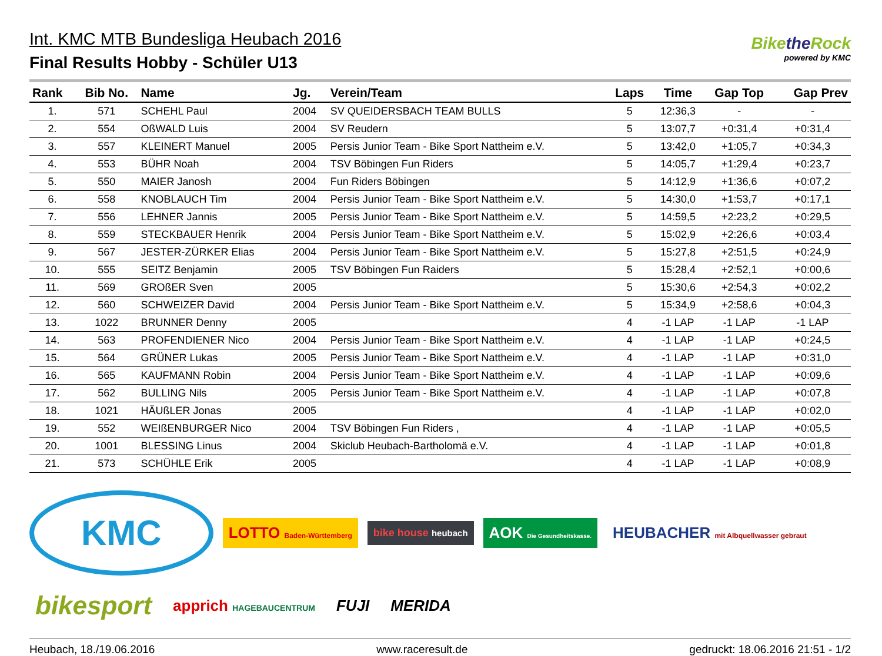Int. KMC MTB Bundesliga Heubach 2016
Final Results Hobby - Schüler U13
Bikethe Rock
powered by KMC
| Rank | Bib No. | Name | Jg. | Verein/Team | Laps | Time | Gap Top | Gap Prev |
| --- | --- | --- | --- | --- | --- | --- | --- | --- |
| 1. | 571 | SCHEHL Paul | 2004 | SV QUEIDERSBACH TEAM BULLS | 5 | 12:36,3 | - | - |
| 2. | 554 | OßWALD Luis | 2004 | SV Reudern | 5 | 13:07,7 | +0:31,4 | +0:31,4 |
| 3. | 557 | KLEINERT Manuel | 2005 | Persis Junior Team - Bike Sport Nattheim e.V. | 5 | 13:42,0 | +1:05,7 | +0:34,3 |
| 4. | 553 | BÜHR Noah | 2004 | TSV Böbingen Fun Riders | 5 | 14:05,7 | +1:29,4 | +0:23,7 |
| 5. | 550 | MAIER Janosh | 2004 | Fun Riders Böbingen | 5 | 14:12,9 | +1:36,6 | +0:07,2 |
| 6. | 558 | KNOBLAUCH Tim | 2004 | Persis Junior Team - Bike Sport Nattheim e.V. | 5 | 14:30,0 | +1:53,7 | +0:17,1 |
| 7. | 556 | LEHNER Jannis | 2005 | Persis Junior Team - Bike Sport Nattheim e.V. | 5 | 14:59,5 | +2:23,2 | +0:29,5 |
| 8. | 559 | STECKBAUER Henrik | 2004 | Persis Junior Team - Bike Sport Nattheim e.V. | 5 | 15:02,9 | +2:26,6 | +0:03,4 |
| 9. | 567 | JESTER-ZÜRKER Elias | 2004 | Persis Junior Team - Bike Sport Nattheim e.V. | 5 | 15:27,8 | +2:51,5 | +0:24,9 |
| 10. | 555 | SEITZ Benjamin | 2005 | TSV Böbingen Fun Raiders | 5 | 15:28,4 | +2:52,1 | +0:00,6 |
| 11. | 569 | GROßER Sven | 2005 | | 5 | 15:30,6 | +2:54,3 | +0:02,2 |
| 12. | 560 | SCHWEIZER David | 2004 | Persis Junior Team - Bike Sport Nattheim e.V. | 5 | 15:34,9 | +2:58,6 | +0:04,3 |
| 13. | 1022 | BRUNNER Denny | 2005 | | 4 | -1 LAP | -1 LAP | -1 LAP |
| 14. | 563 | PROFENDIENER Nico | 2004 | Persis Junior Team - Bike Sport Nattheim e.V. | 4 | -1 LAP | -1 LAP | +0:24,5 |
| 15. | 564 | GRÜNER Lukas | 2005 | Persis Junior Team - Bike Sport Nattheim e.V. | 4 | -1 LAP | -1 LAP | +0:31,0 |
| 16. | 565 | KAUFMANN Robin | 2004 | Persis Junior Team - Bike Sport Nattheim e.V. | 4 | -1 LAP | -1 LAP | +0:09,6 |
| 17. | 562 | BULLING Nils | 2005 | Persis Junior Team - Bike Sport Nattheim e.V. | 4 | -1 LAP | -1 LAP | +0:07,8 |
| 18. | 1021 | HÄUßLER Jonas | 2005 | | 4 | -1 LAP | -1 LAP | +0:02,0 |
| 19. | 552 | WEIßENBURGER Nico | 2004 | TSV Böbingen Fun Riders , | 4 | -1 LAP | -1 LAP | +0:05,5 |
| 20. | 1001 | BLESSING Linus | 2004 | Skiclub Heubach-Bartholomä e.V. | 4 | -1 LAP | -1 LAP | +0:01,8 |
| 21. | 573 | SCHÜHLE Erik | 2005 | | 4 | -1 LAP | -1 LAP | +0:08,9 |
KMC
LOTTO Baden-Württemberg
bike house heubach
AOK Die Gesundheitskasse.
HEUBACHER mit Albquellwasser gebraut
bikesport
apprich HAGEBAUCENTRUM
FUJI
MERIDA
Heubach, 18./19.06.2016 www.raceresult.de gedruckt: 18.06.2016 21:51 - 1/2